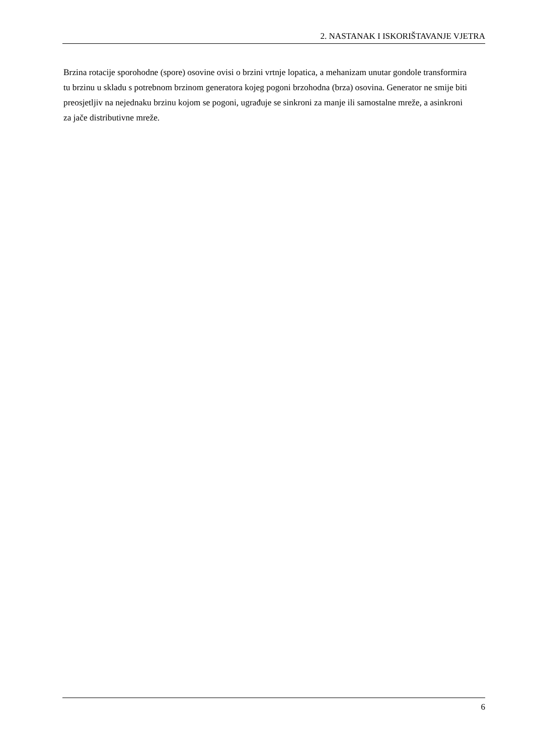2. NASTANAK I ISKORIŠTAVANJE VJETRA
Brzina rotacije sporohodne (spore) osovine ovisi o brzini vrtnje lopatica, a mehanizam unutar gondole transformira tu brzinu u skladu s potrebnom brzinom generatora kojeg pogoni brzohodna (brza) osovina. Generator ne smije biti preosjetljiv na nejednaku brzinu kojom se pogoni, ugrađuje se sinkroni za manje ili samostalne mreže, a asinkroni za jače distributivne mreže.
6